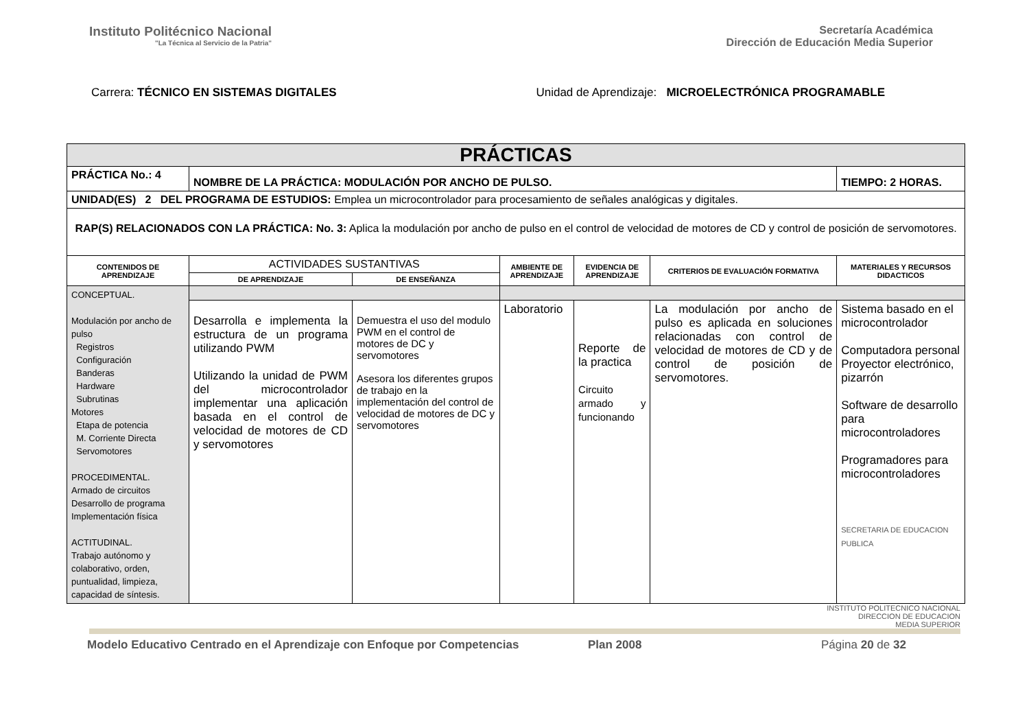Instituto Politécnico Nacional
"La Técnica al Servicio de la Patria"
Secretaría Académica
Dirección de Educación Media Superior
Carrera: TÉCNICO EN SISTEMAS DIGITALES Unidad de Aprendizaje: MICROELECTRÓNICA PROGRAMABLE
| PRÁCTICAS | | | | | | |
| PRÁCTICA No.: 4 | NOMBRE DE LA PRÁCTICA: MODULACIÓN POR ANCHO DE PULSO. | | | | | TIEMPO: 2 HORAS. |
| UNIDAD(ES) 2 DEL PROGRAMA DE ESTUDIOS: Emplea un microcontrolador para procesamiento de señales analógicas y digitales. | | | | | | |
| RAP(S) RELACIONADOS CON LA PRÁCTICA: No. 3: Aplica la modulación por ancho de pulso en el control de velocidad de motores de CD y control de posición de servomotores. | | | | | | |
| CONTENIDOS DE APRENDIZAJE | ACTIVIDADES SUSTANTIVAS | | AMBIENTE DE APRENDIZAJE | EVIDENCIA DE APRENDIZAJE | CRITERIOS DE EVALUACIÓN FORMATIVA | MATERIALES Y RECURSOS DIDACTICOS |
| | DE APRENDIZAJE | DE ENSEÑANZA | | | | |
| CONCEPTUAL. Modulación por ancho de pulso Registros Configuración Banderas Hardware Subrutinas Motores Etapa de potencia M. Corriente Directa Servomotores PROCEDIMENTAL. Armado de circuitos Desarrollo de programa Implementación física ACTITUDINAL. Trabajo autónomo y colaborativo, orden, puntualidad, limpieza, capacidad de síntesis. | | | | | | |
| | Desarrolla e implementa la estructura de un programa utilizando PWM Utilizando la unidad de PWM del microcontrolador implementar una aplicación basada en el control de velocidad de motores de CD y servomotores | Demuestra el uso del modulo PWM en el control de motores de DC y servomotores Asesora los diferentes grupos de trabajo en la implementación del control de velocidad de motores de DC y servomotores | Laboratorio | Reporte de la practica Circuito armado y funcionando | La modulación por ancho de pulso es aplicada en soluciones relacionadas con control de velocidad de motores de CD y de control de posición de servomotores. | Sistema basado en el microcontrolador Computadora personal Proyector electrónico, pizarrón Software de desarrollo para microcontroladores Programadores para microcontroladores SECRETARIA DE EDUCACION PUBLICA |
INSTITUTO POLITECNICO NACIONAL
DIRECCION DE EDUCACION
MEDIA SUPERIOR
Modelo Educativo Centrado en el Aprendizaje con Enfoque por Competencias Plan 2008 Página 20 de 32